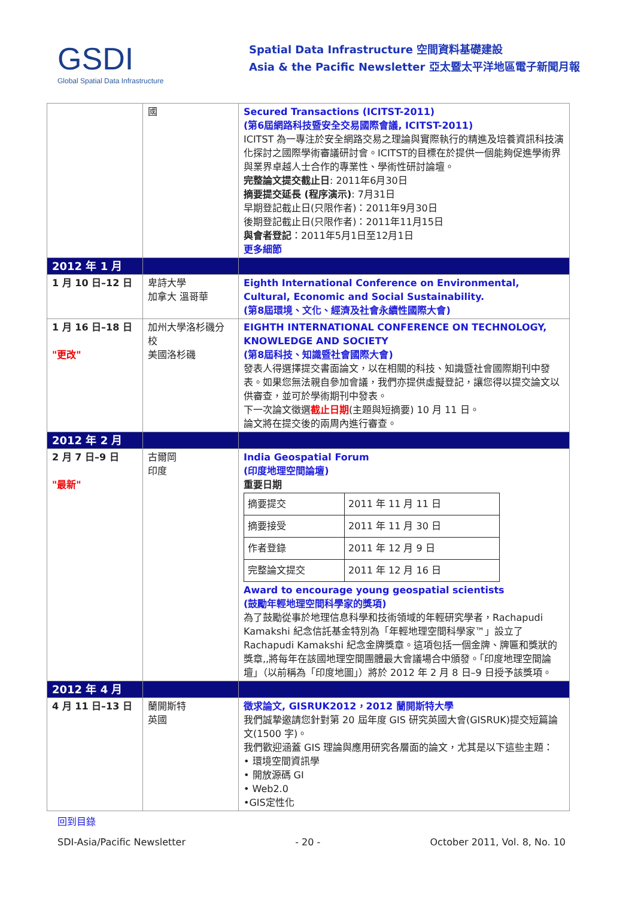GSDI
Global Spatial Data Infrastructure
Spatial Data Infrastructure 空間資料基礎建設
Asia & the Pacific Newsletter 亞太暨太平洋地區電子新聞月報
| | 國 | Secured Transactions (ICITST-2011) (第6屆網路科技暨安全交易國際會議, ICITST-2011) ICITST 為一專注於安全網路交易之理論與實際執行的精進及培養資訊科技演化探討之國際學術審議研討會。ICITST的目標在於提供一個能夠促進學術界與業界卓越人士合作的專業性、學術性研討論壇。 完整論文提交截止日 : 2011年6月30日 摘要提交延長 (程序演示) : 7月31日 早期登記截止日(只限作者)：2011年9月30日 後期登記截止日(只限作者)：2011年11月15日 與會者登記 ：2011年5月1日至12月1日 更多細節 |
| 2012 年 1 月 | | |
| 1 月 10 日–12 日 | 卑詩大學 加拿大 溫哥華 | Eighth International Conference on Environmental, Cultural, Economic and Social Sustainability. (第8屆環境、文化、經濟及社會永續性國際大會) |
| 1 月 16 日–18 日 "更改" | 加州大學洛杉磯分校 美國洛杉磯 | EIGHTH INTERNATIONAL CONFERENCE ON TECHNOLOGY, KNOWLEDGE AND SOCIETY (第8屆科技、知識暨社會國際大會) 發表人得選擇提交書面論文，以在相關的科技、知識暨社會國際期刊中發表。如果您無法親自參加會議，我們亦提供虛擬登記，讓您得以提交論文以供審查，並可於學術期刊中發表。 下一次論文徵選 截止日期 (主題與短摘要) 10 月 11 日。 論文將在提交後的兩周內進行審查。 |
| 2012 年 2 月 | | |
| 2 月 7 日–9 日 "最新" | 古爾岡 印度 | India Geospatial Forum (印度地理空間論壇) 重要日期 / 摘要提交 / 2011 年 11 月 11 日 / / 摘要接受 / 2011 年 11 月 30 日 / / 作者登錄 / 2011 年 12 月 9 日 / / 完整論文提交 / 2011 年 12 月 16 日 / Award to encourage young geospatial scientists (鼓勵年輕地理空間科學家的獎項) 為了鼓勵從事於地理信息科學和技術領域的年輕研究學者，Rachapudi Kamakshi 紀念信託基金特別為「年輕地理空間科學家™」設立了 Rachapudi Kamakshi 紀念金牌獎章。這項包括一個金牌、牌匾和獎狀的獎章,,將每年在該國地理空間團體最大會議場合中頒發。「印度地理空間論壇」（以前稱為「印度地圖」）將於 2012 年 2 月 8 日–9 日授予該獎項。 |
| 2012 年 4 月 | | |
| 4 月 11 日–13 日 | 蘭開斯特 英國 | 徵求論文, GISRUK2012，2012 蘭開斯特大學 我們誠摯邀請您針對第 20 屆年度 GIS 研究英國大會(GISRUK)提交短篇論文(1500 字)。 我們歡迎涵蓋 GIS 理論與應用研究各層面的論文，尤其是以下這些主題： • 環境空間資訊學 • 開放源碼 GI • Web2.0 •GIS定性化 |
回到目錄
SDI-Asia/Pacific Newsletter - 20 - October 2011, Vol. 8, No. 10